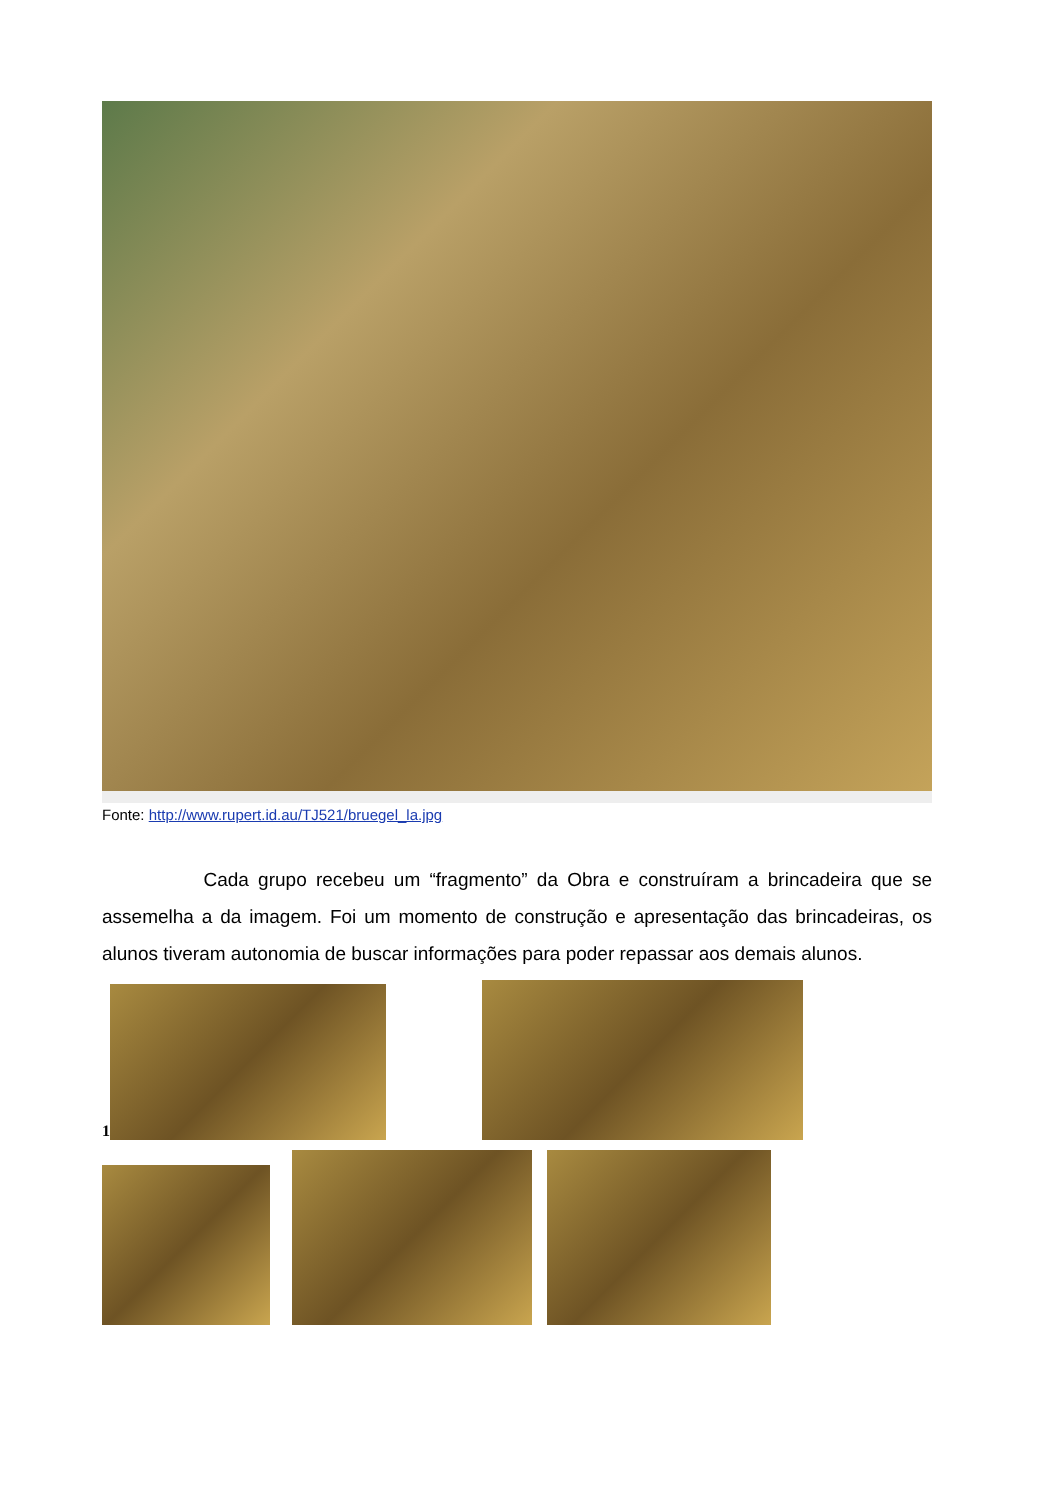Fonte: http://www.rupert.id.au/TJ521/bruegel_la.jpg
Cada grupo recebeu um “fragmento” da Obra e construíram a brincadeira que se assemelha a da imagem. Foi um momento de construção e apresentação das brincadeiras, os alunos tiveram autonomia de buscar informações para poder repassar aos demais alunos.
1